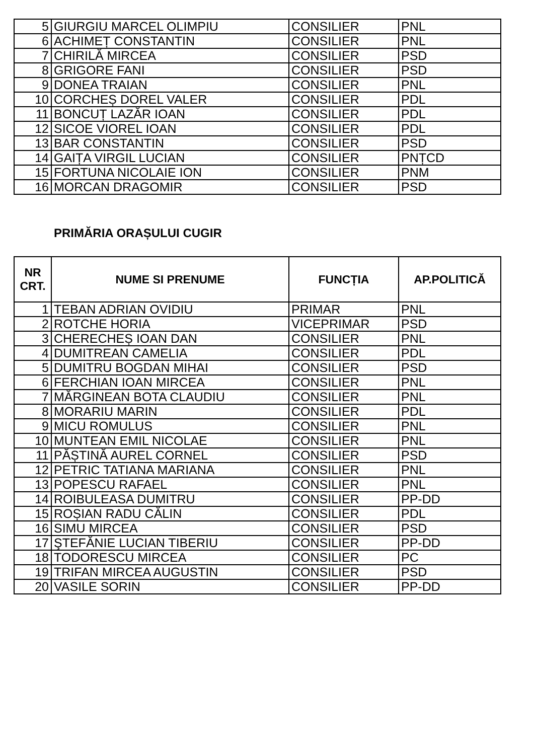| 5 | GIURGIU MARCEL OLIMPIU | CONSILIER | PNL |
| 6 | ACHIMEȚ CONSTANTIN | CONSILIER | PNL |
| 7 | CHIRILĂ MIRCEA | CONSILIER | PSD |
| 8 | GRIGORE FANI | CONSILIER | PSD |
| 9 | DONEA TRAIAN | CONSILIER | PNL |
| 10 | CORCHEȘ DOREL VALER | CONSILIER | PDL |
| 11 | BONCUȚ LAZĂR IOAN | CONSILIER | PDL |
| 12 | SICOE VIOREL IOAN | CONSILIER | PDL |
| 13 | BAR CONSTANTIN | CONSILIER | PSD |
| 14 | GAIȚA VIRGIL LUCIAN | CONSILIER | PNȚCD |
| 15 | FORTUNA NICOLAIE ION | CONSILIER | PNM |
| 16 | MORCAN DRAGOMIR | CONSILIER | PSD |
PRIMĂRIA ORAȘULUI CUGIR
| NR CRT. | NUME SI PRENUME | FUNCȚIA | AP.POLITICĂ |
| --- | --- | --- | --- |
| 1 | TEBAN ADRIAN OVIDIU | PRIMAR | PNL |
| 2 | ROTCHE HORIA | VICEPRIMAR | PSD |
| 3 | CHERECHEȘ IOAN DAN | CONSILIER | PNL |
| 4 | DUMITREAN CAMELIA | CONSILIER | PDL |
| 5 | DUMITRU BOGDAN MIHAI | CONSILIER | PSD |
| 6 | FERCHIAN IOAN MIRCEA | CONSILIER | PNL |
| 7 | MĂRGINEAN BOTA CLAUDIU | CONSILIER | PNL |
| 8 | MORARIU MARIN | CONSILIER | PDL |
| 9 | MICU ROMULUS | CONSILIER | PNL |
| 10 | MUNTEAN EMIL NICOLAE | CONSILIER | PNL |
| 11 | PĂȘTINĂ AUREL CORNEL | CONSILIER | PSD |
| 12 | PETRIC TATIANA MARIANA | CONSILIER | PNL |
| 13 | POPESCU RAFAEL | CONSILIER | PNL |
| 14 | ROIBULEASA DUMITRU | CONSILIER | PP-DD |
| 15 | ROȘIAN RADU CĂLIN | CONSILIER | PDL |
| 16 | SIMU MIRCEA | CONSILIER | PSD |
| 17 | ŞTEFĂNIE LUCIAN TIBERIU | CONSILIER | PP-DD |
| 18 | TODORESCU MIRCEA | CONSILIER | PC |
| 19 | TRIFAN MIRCEA AUGUSTIN | CONSILIER | PSD |
| 20 | VASILE SORIN | CONSILIER | PP-DD |